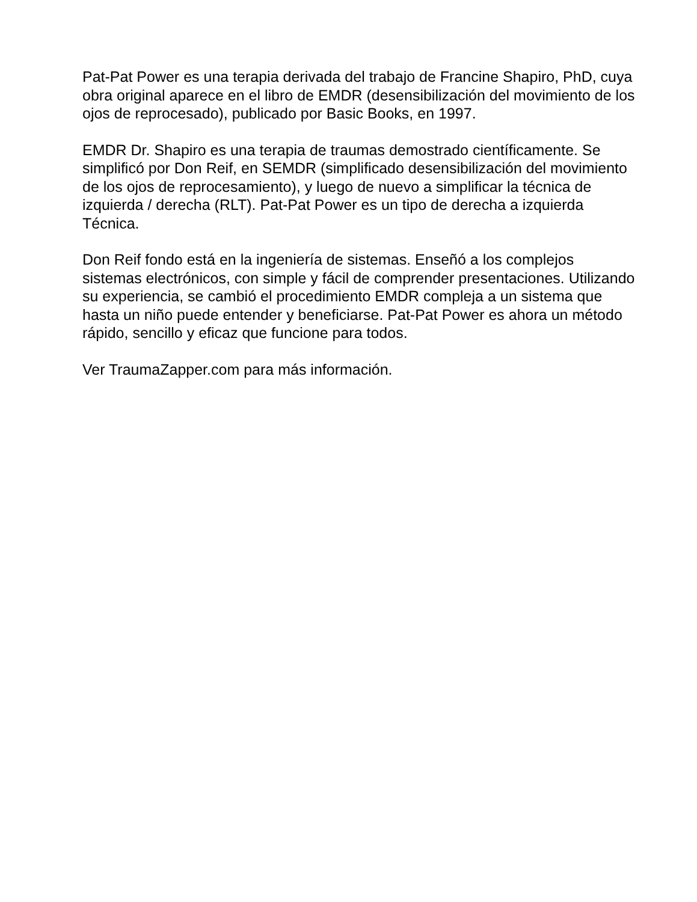Pat-Pat Power es una terapia derivada del trabajo de Francine Shapiro, PhD, cuya obra original aparece en el libro de EMDR (desensibilización del movimiento de los ojos de reprocesado), publicado por Basic Books, en 1997.
EMDR Dr. Shapiro es una terapia de traumas demostrado científicamente. Se simplificó por Don Reif, en SEMDR (simplificado desensibilización del movimiento de los ojos de reprocesamiento), y luego de nuevo a simplificar la técnica de izquierda / derecha (RLT). Pat-Pat Power es un tipo de derecha a izquierda Técnica.
Don Reif fondo está en la ingeniería de sistemas. Enseñó a los complejos sistemas electrónicos, con simple y fácil de comprender presentaciones. Utilizando su experiencia, se cambió el procedimiento EMDR compleja a un sistema que hasta un niño puede entender y beneficiarse. Pat-Pat Power es ahora un método rápido, sencillo y eficaz que funcione para todos.
Ver TraumaZapper.com para más información.